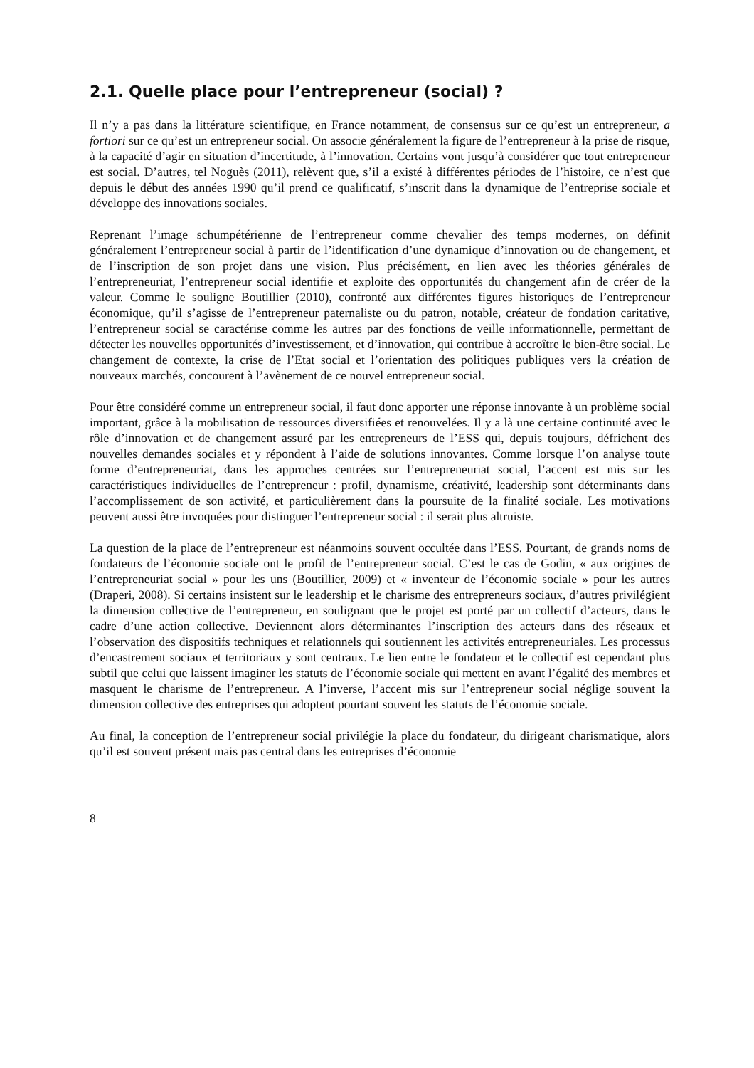2.1. Quelle place pour l’entrepreneur (social) ?
Il n’y a pas dans la littérature scientifique, en France notamment, de consensus sur ce qu’est un entrepreneur, a fortiori sur ce qu’est un entrepreneur social. On associe généralement la figure de l’entrepreneur à la prise de risque, à la capacité d’agir en situation d’incertitude, à l’innovation. Certains vont jusqu’à considérer que tout entrepreneur est social. D’autres, tel Noguès (2011), relèvent que, s’il a existé à différentes périodes de l’histoire, ce n’est que depuis le début des années 1990 qu’il prend ce qualificatif, s’inscrit dans la dynamique de l’entreprise sociale et développe des innovations sociales.
Reprenant l’image schumpétérienne de l’entrepreneur comme chevalier des temps modernes, on définit généralement l’entrepreneur social à partir de l’identification d’une dynamique d’innovation ou de changement, et de l’inscription de son projet dans une vision. Plus précisément, en lien avec les théories générales de l’entrepreneuriat, l’entrepreneur social identifie et exploite des opportunités du changement afin de créer de la valeur. Comme le souligne Boutillier (2010), confronté aux différentes figures historiques de l’entrepreneur économique, qu’il s’agisse de l’entrepreneur paternaliste ou du patron, notable, créateur de fondation caritative, l’entrepreneur social se caractérise comme les autres par des fonctions de veille informationnelle, permettant de détecter les nouvelles opportunités d’investissement, et d’innovation, qui contribue à accroître le bien-être social. Le changement de contexte, la crise de l’Etat social et l’orientation des politiques publiques vers la création de nouveaux marchés, concourent à l’avènement de ce nouvel entrepreneur social.
Pour être considéré comme un entrepreneur social, il faut donc apporter une réponse innovante à un problème social important, grâce à la mobilisation de ressources diversifiées et renouvelées. Il y a là une certaine continuité avec le rôle d’innovation et de changement assuré par les entrepreneurs de l’ESS qui, depuis toujours, défrichent des nouvelles demandes sociales et y répondent à l’aide de solutions innovantes. Comme lorsque l’on analyse toute forme d’entrepreneuriat, dans les approches centrées sur l’entrepreneuriat social, l’accent est mis sur les caractéristiques individuelles de l’entrepreneur : profil, dynamisme, créativité, leadership sont déterminants dans l’accomplissement de son activité, et particulièrement dans la poursuite de la finalité sociale. Les motivations peuvent aussi être invoquées pour distinguer l’entrepreneur social : il serait plus altruiste.
La question de la place de l’entrepreneur est néanmoins souvent occultée dans l’ESS. Pourtant, de grands noms de fondateurs de l’économie sociale ont le profil de l’entrepreneur social. C’est le cas de Godin, « aux origines de l’entrepreneuriat social » pour les uns (Boutillier, 2009) et « inventeur de l’économie sociale » pour les autres (Draperi, 2008). Si certains insistent sur le leadership et le charisme des entrepreneurs sociaux, d’autres privilégient la dimension collective de l’entrepreneur, en soulignant que le projet est porté par un collectif d’acteurs, dans le cadre d’une action collective. Deviennent alors déterminantes l’inscription des acteurs dans des réseaux et l’observation des dispositifs techniques et relationnels qui soutiennent les activités entrepreneuriales. Les processus d’encastrement sociaux et territoriaux y sont centraux. Le lien entre le fondateur et le collectif est cependant plus subtil que celui que laissent imaginer les statuts de l’économie sociale qui mettent en avant l’égalité des membres et masquent le charisme de l’entrepreneur. A l’inverse, l’accent mis sur l’entrepreneur social néglige souvent la dimension collective des entreprises qui adoptent pourtant souvent les statuts de l’économie sociale.
Au final, la conception de l’entrepreneur social privilégie la place du fondateur, du dirigeant charismatique, alors qu’il est souvent présent mais pas central dans les entreprises d’économie
8